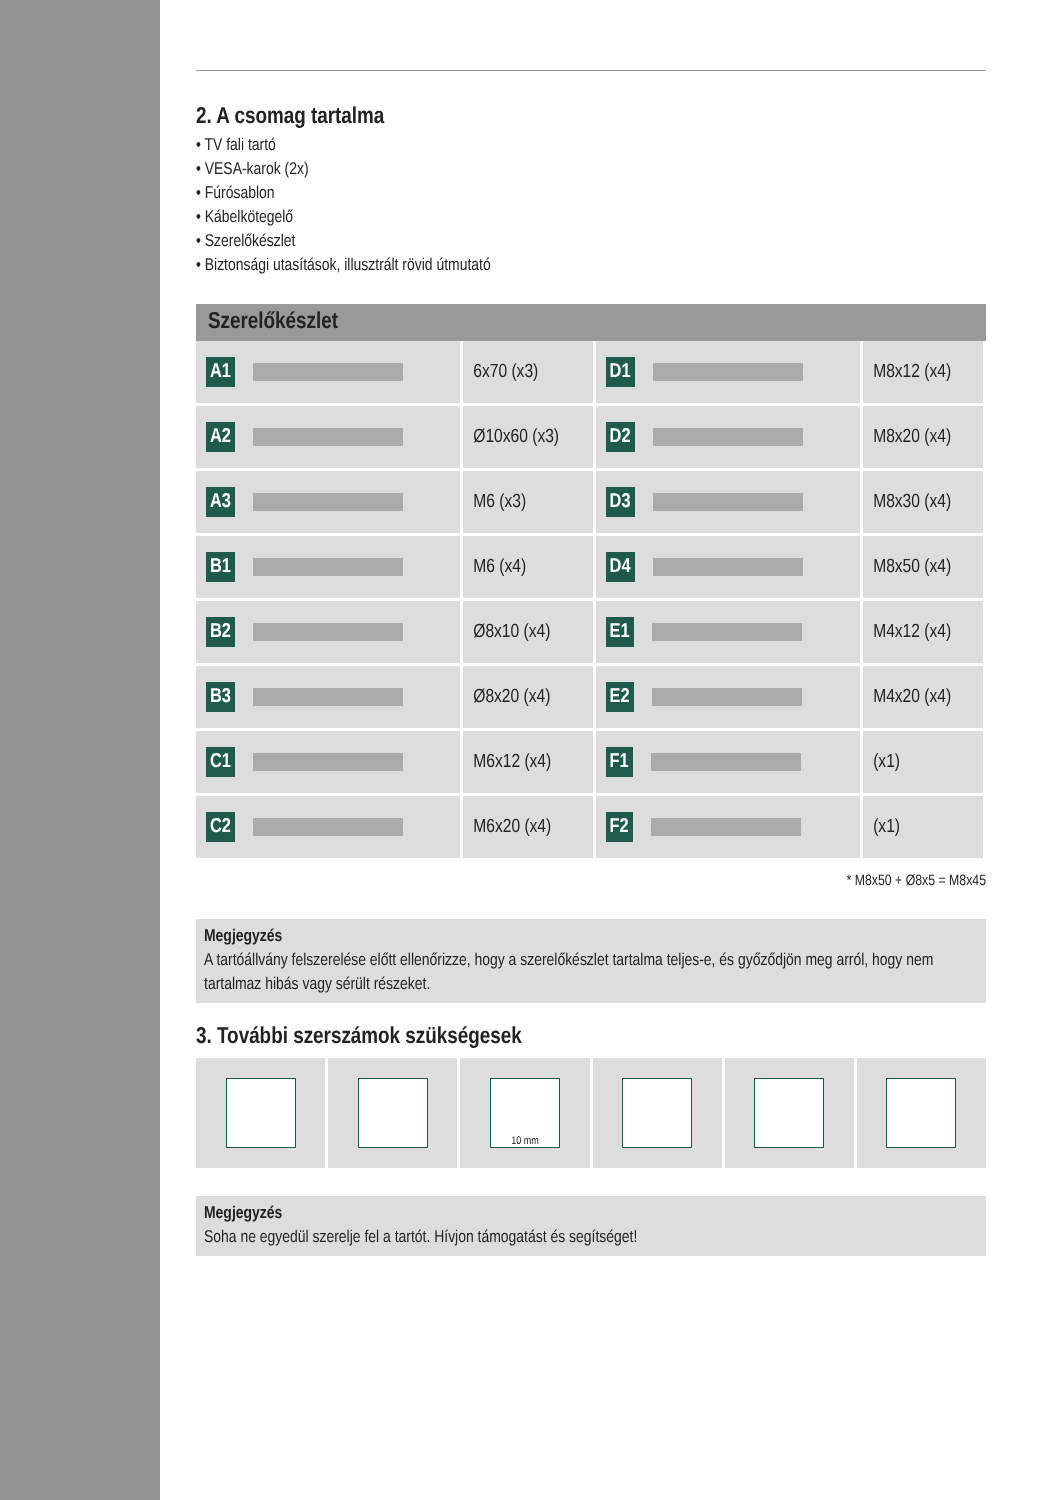2. A csomag tartalma
• TV fali tartó
• VESA-karok (2x)
• Fúrósablon
• Kábelkötegelő
• Szerelőkészlet
• Biztonsági utasítások, illusztrált rövid útmutató
Szerelőkészlet
| A1 | 6x70 (x3) | D1 | M8x12 (x4) |
| A2 | Ø10x60 (x3) | D2 | M8x20 (x4) |
| A3 | M6 (x3) | D3 | M8x30 (x4) |
| B1 | M6 (x4) | D4 | M8x50 (x4) |
| B2 | Ø8x10 (x4) | E1 | M4x12 (x4) |
| B3 | Ø8x20 (x4) | E2 | M4x20 (x4) |
| C1 | M6x12 (x4) | F1 | (x1) |
| C2 | M6x20 (x4) | F2 | (x1) |
* M8x50 + Ø8x5 = M8x45
Megjegyzés
A tartóállvány felszerelése előtt ellenőrizze, hogy a szerelőkészlet tartalma teljes-e, és győződjön meg arról, hogy nem tartalmaz hibás vagy sérült részeket.
3. További szerszámok szükségesek
10 mm
Megjegyzés
Soha ne egyedül szerelje fel a tartót. Hívjon támogatást és segítséget!